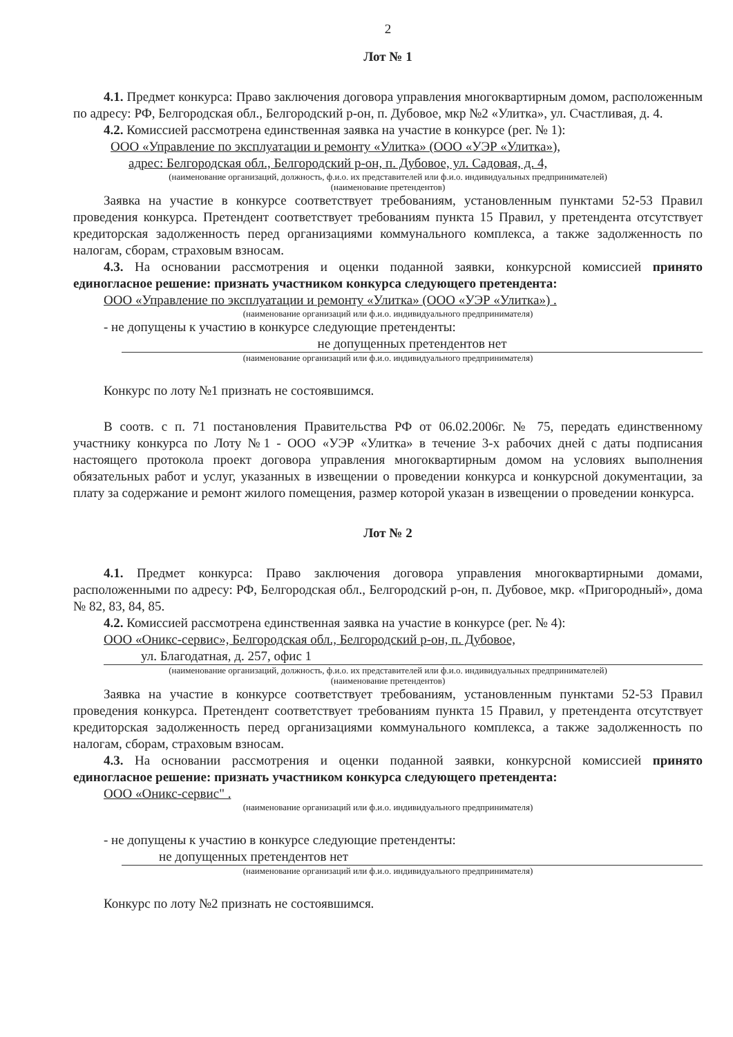2
Лот № 1
4.1. Предмет конкурса: Право заключения договора управления многоквартирным домом, расположенным по адресу: РФ, Белгородская обл., Белгородский р-он, п. Дубовое, мкр №2 «Улитка», ул. Счастливая, д. 4.
4.2. Комиссией рассмотрена единственная заявка на участие в конкурсе (рег. № 1):
ООО «Управление по эксплуатации и ремонту «Улитка» (ООО «УЭР «Улитка»),
адрес: Белгородская обл., Белгородский р-он, п. Дубовое, ул. Садовая, д. 4,
(наименование организаций, должность, ф.и.о. их представителей или ф.и.о. индивидуальных предпринимателей)
(наименование претендентов)
Заявка на участие в конкурсе соответствует требованиям, установленным пунктами 52-53 Правил проведения конкурса. Претендент соответствует требованиям пункта 15 Правил, у претендента отсутствует кредиторская задолженность перед организациями коммунального комплекса, а также задолженность по налогам, сборам, страховым взносам.
4.3. На основании рассмотрения и оценки поданной заявки, конкурсной комиссией принято единогласное решение: признать участником конкурса следующего претендента:
ООО «Управление по эксплуатации и ремонту «Улитка» (ООО «УЭР «Улитка») .
(наименование организаций или ф.и.о. индивидуального предпринимателя)
- не допущены к участию в конкурсе следующие претенденты:
не допущенных претендентов нет
(наименование организаций или ф.и.о. индивидуального предпринимателя)
Конкурс по лоту №1 признать не состоявшимся.
В соотв. с п. 71 постановления Правительства РФ от 06.02.2006г. № 75, передать единственному участнику конкурса по Лоту №1 - ООО «УЭР «Улитка» в течение 3-х рабочих дней с даты подписания настоящего протокола проект договора управления многоквартирным домом на условиях выполнения обязательных работ и услуг, указанных в извещении о проведении конкурса и конкурсной документации, за плату за содержание и ремонт жилого помещения, размер которой указан в извещении о проведении конкурса.
Лот № 2
4.1. Предмет конкурса: Право заключения договора управления многоквартирными домами, расположенными по адресу: РФ, Белгородская обл., Белгородский р-он, п. Дубовое, мкр. «Пригородный», дома № 82, 83, 84, 85.
4.2. Комиссией рассмотрена единственная заявка на участие в конкурсе (рег. № 4):
ООО «Оникс-сервис», Белгородская обл., Белгородский р-он, п. Дубовое,
ул. Благодатная, д. 257, офис 1
(наименование организаций, должность, ф.и.о. их представителей или ф.и.о. индивидуальных предпринимателей)
(наименование претендентов)
Заявка на участие в конкурсе соответствует требованиям, установленным пунктами 52-53 Правил проведения конкурса. Претендент соответствует требованиям пункта 15 Правил, у претендента отсутствует кредиторская задолженность перед организациями коммунального комплекса, а также задолженность по налогам, сборам, страховым взносам.
4.3. На основании рассмотрения и оценки поданной заявки, конкурсной комиссией принято единогласное решение: признать участником конкурса следующего претендента:
ООО «Оникс-сервис" .
(наименование организаций или ф.и.о. индивидуального предпринимателя)
- не допущены к участию в конкурсе следующие претенденты:
не допущенных претендентов нет
(наименование организаций или ф.и.о. индивидуального предпринимателя)
Конкурс по лоту №2 признать не состоявшимся.